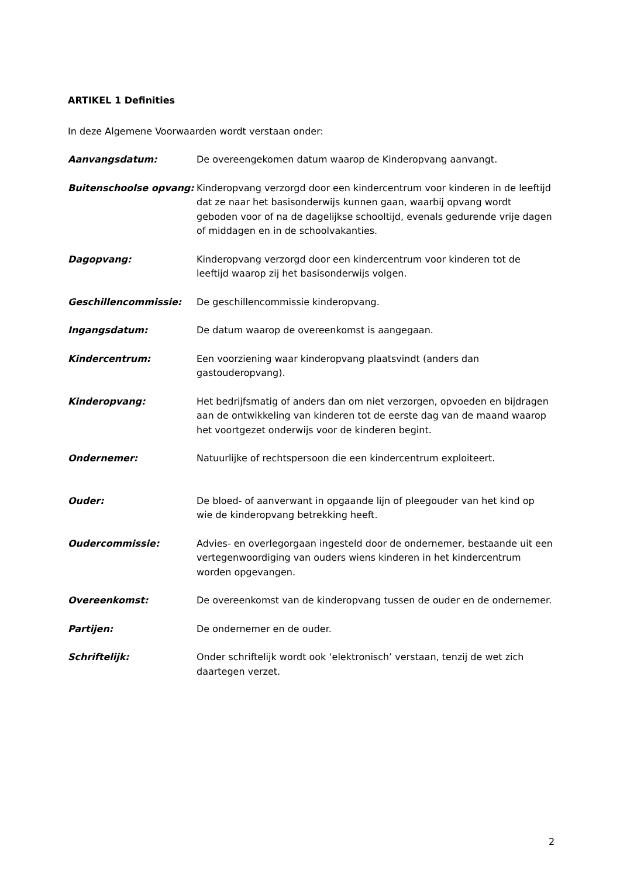ARTIKEL 1 Definities
In deze Algemene Voorwaarden wordt verstaan onder:
Aanvangsdatum: De overeengekomen datum waarop de Kinderopvang aanvangt.
Buitenschoolse opvang: Kinderopvang verzorgd door een kindercentrum voor kinderen in de leeftijd dat ze naar het basisonderwijs kunnen gaan, waarbij opvang wordt geboden voor of na de dagelijkse schooltijd, evenals gedurende vrije dagen of middagen en in de schoolvakanties.
Dagopvang: Kinderopvang verzorgd door een kindercentrum voor kinderen tot de leeftijd waarop zij het basisonderwijs volgen.
Geschillencommissie: De geschillencommissie kinderopvang.
Ingangsdatum: De datum waarop de overeenkomst is aangegaan.
Kindercentrum: Een voorziening waar kinderopvang plaatsvindt (anders dan gastouderopvang).
Kinderopvang: Het bedrijfsmatig of anders dan om niet verzorgen, opvoeden en bijdragen aan de ontwikkeling van kinderen tot de eerste dag van de maand waarop het voortgezet onderwijs voor de kinderen begint.
Ondernemer: Natuurlijke of rechtspersoon die een kindercentrum exploiteert.
Ouder: De bloed- of aanverwant in opgaande lijn of pleegouder van het kind op wie de kinderopvang betrekking heeft.
Oudercommissie: Advies- en overlegorgaan ingesteld door de ondernemer, bestaande uit een vertegenwoordiging van ouders wiens kinderen in het kindercentrum worden opgevangen.
Overeenkomst: De overeenkomst van de kinderopvang tussen de ouder en de ondernemer.
Partijen: De ondernemer en de ouder.
Schriftelijk: Onder schriftelijk wordt ook ‘elektronisch’ verstaan, tenzij de wet zich daartegen verzet.
2